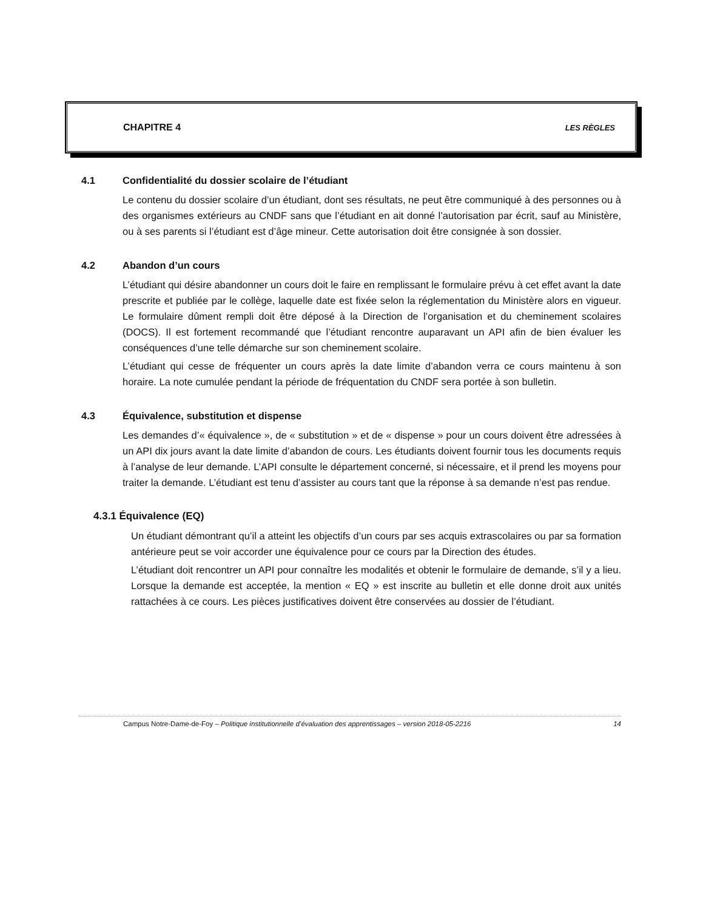CHAPITRE 4 LES RÈGLES
4.1 Confidentialité du dossier scolaire de l’étudiant
Le contenu du dossier scolaire d’un étudiant, dont ses résultats, ne peut être communiqué à des personnes ou à des organismes extérieurs au CNDF sans que l’étudiant en ait donné l’autorisation par écrit, sauf au Ministère, ou à ses parents si l’étudiant est d’âge mineur. Cette autorisation doit être consignée à son dossier.
4.2 Abandon d’un cours
L’étudiant qui désire abandonner un cours doit le faire en remplissant le formulaire prévu à cet effet avant la date prescrite et publiée par le collège, laquelle date est fixée selon la réglementation du Ministère alors en vigueur. Le formulaire dûment rempli doit être déposé à la Direction de l’organisation et du cheminement scolaires (DOCS). Il est fortement recommandé que l’étudiant rencontre auparavant un API afin de bien évaluer les conséquences d’une telle démarche sur son cheminement scolaire.
L’étudiant qui cesse de fréquenter un cours après la date limite d’abandon verra ce cours maintenu à son horaire. La note cumulée pendant la période de fréquentation du CNDF sera portée à son bulletin.
4.3 Équivalence, substitution et dispense
Les demandes d’« équivalence », de « substitution » et de « dispense » pour un cours doivent être adressées à un API dix jours avant la date limite d’abandon de cours. Les étudiants doivent fournir tous les documents requis à l’analyse de leur demande. L’API consulte le département concerné, si nécessaire, et il prend les moyens pour traiter la demande. L’étudiant est tenu d’assister au cours tant que la réponse à sa demande n’est pas rendue.
4.3.1 Équivalence (EQ)
Un étudiant démontrant qu’il a atteint les objectifs d’un cours par ses acquis extrascolaires ou par sa formation antérieure peut se voir accorder une équivalence pour ce cours par la Direction des études.
L’étudiant doit rencontrer un API pour connaître les modalités et obtenir le formulaire de demande, s’il y a lieu. Lorsque la demande est acceptée, la mention « EQ » est inscrite au bulletin et elle donne droit aux unités rattachées à ce cours. Les pièces justificatives doivent être conservées au dossier de l’étudiant.
Campus Notre-Dame-de-Foy – Politique institutionnelle d’évaluation des apprentissages – version 2018-05-2216 14